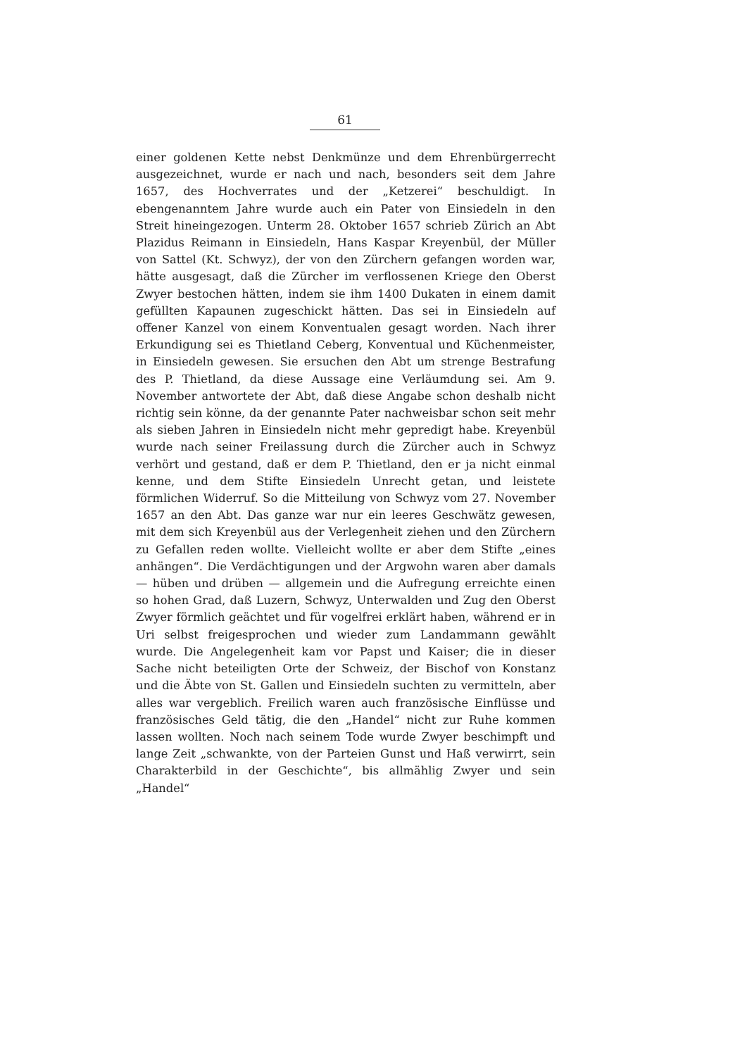61
einer goldenen Kette nebst Denkmünze und dem Ehrenbürgerrecht ausgezeichnet, wurde er nach und nach, besonders seit dem Jahre 1657, des Hochverrates und der „Ketzerei“ beschuldigt. In ebengenanntem Jahre wurde auch ein Pater von Einsiedeln in den Streit hineingezogen. Unterm 28. Oktober 1657 schrieb Zürich an Abt Plazidus Reimann in Einsiedeln, Hans Kaspar Kreyenbül, der Müller von Sattel (Kt. Schwyz), der von den Zürchern gefangen worden war, hätte ausgesagt, daß die Zürcher im verflossenen Kriege den Oberst Zwyer bestochen hätten, indem sie ihm 1400 Dukaten in einem damit gefüllten Kapaunen zugeschickt hätten. Das sei in Einsiedeln auf offener Kanzel von einem Konventualen gesagt worden. Nach ihrer Erkundigung sei es Thietland Ceberg, Konventual und Küchenmeister, in Einsiedeln gewesen. Sie ersuchen den Abt um strenge Bestrafung des P. Thietland, da diese Aussage eine Verläumdung sei. Am 9. November antwortete der Abt, daß diese Angabe schon deshalb nicht richtig sein könne, da der genannte Pater nachweisbar schon seit mehr als sieben Jahren in Einsiedeln nicht mehr gepredigt habe. Kreyenbül wurde nach seiner Freilassung durch die Zürcher auch in Schwyz verhört und gestand, daß er dem P. Thietland, den er ja nicht einmal kenne, und dem Stifte Einsiedeln Unrecht getan, und leistete förmlichen Widerruf. So die Mitteilung von Schwyz vom 27. November 1657 an den Abt. Das ganze war nur ein leeres Geschwätz gewesen, mit dem sich Kreyenbül aus der Verlegenheit ziehen und den Zürchern zu Gefallen reden wollte. Vielleicht wollte er aber dem Stifte „eines anhängen“. Die Verdächtigungen und der Argwohn waren aber damals — hüben und drüben — allgemein und die Aufregung erreichte einen so hohen Grad, daß Luzern, Schwyz, Unterwalden und Zug den Oberst Zwyer förmlich geächtet und für vogelfrei erklärt haben, während er in Uri selbst freigesprochen und wieder zum Landammann gewählt wurde. Die Angelegenheit kam vor Papst und Kaiser; die in dieser Sache nicht beteiligten Orte der Schweiz, der Bischof von Konstanz und die Äbte von St. Gallen und Einsiedeln suchten zu vermitteln, aber alles war vergeblich. Freilich waren auch französische Einflüsse und französisches Geld tätig, die den „Handel“ nicht zur Ruhe kommen lassen wollten. Noch nach seinem Tode wurde Zwyer beschimpft und lange Zeit „schwankte, von der Parteien Gunst und Haß verwirrt, sein Charakterbild in der Geschichte“, bis allmählig Zwyer und sein „Handel“